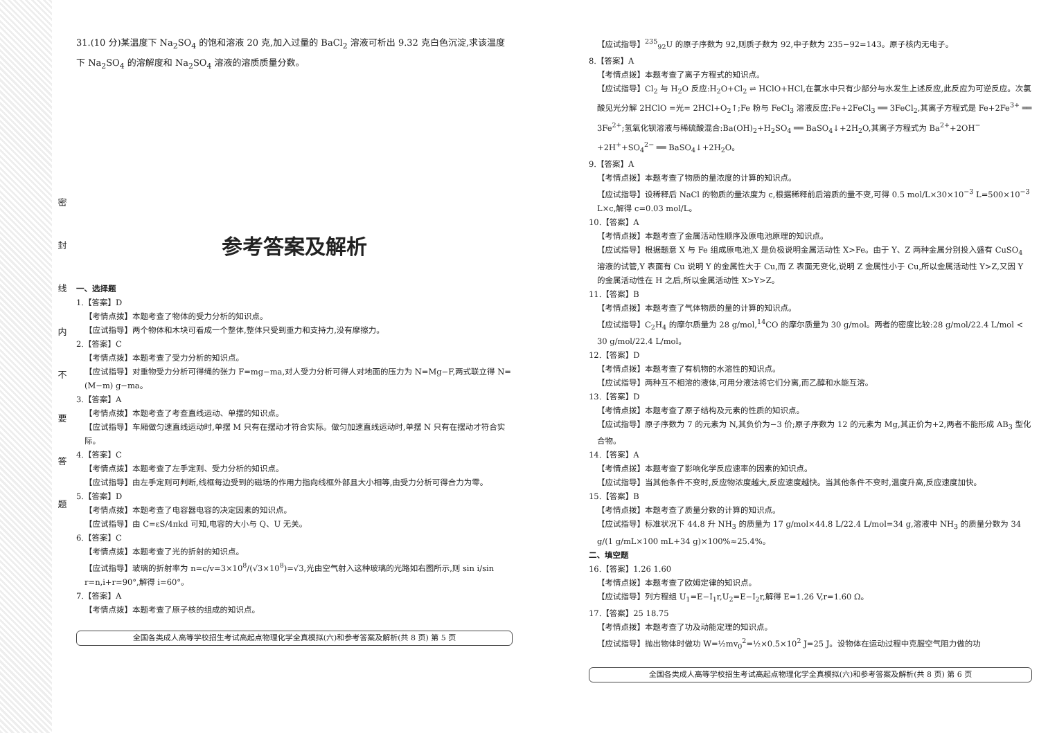密封线内不要答题
31.(10 分)某温度下 Na<sub>2</sub>SO<sub>4</sub> 的饱和溶液 20 克,加入过量的 BaCl<sub>2</sub> 溶液可析出 9.32 克白色沉淀,求该温度下 Na<sub>2</sub>SO<sub>4</sub> 的溶解度和 Na<sub>2</sub>SO<sub>4</sub> 溶液的溶质质量分数。
参考答案及解析
一、选择题
1.【答案】D
【考情点拨】本题考查了物体的受力分析的知识点。
【应试指导】两个物体和木块可看成一个整体,整体只受到重力和支持力,没有摩擦力。
2.【答案】C
【考情点拨】本题考查了受力分析的知识点。
【应试指导】对重物受力分析可得绳的张力 F=mg−ma,对人受力分析可得人对地面的压力为 N=Mg−F,两式联立得 N=(M−m) g−ma。
3.【答案】A
【考情点拨】本题考查了考查直线运动、单摆的知识点。
【应试指导】车厢做匀速直线运动时,单摆 M 只有在摆动才符合实际。做匀加速直线运动时,单摆 N 只有在摆动才符合实际。
4.【答案】C
【考情点拨】本题考查了左手定则、受力分析的知识点。
【应试指导】由左手定则可判断,线框每边受到的磁场的作用力指向线框外部且大小相等,由受力分析可得合力为零。
5.【答案】D
【考情点拨】本题考查了电容器电容的决定因素的知识点。
【应试指导】由 C=εS/4πkd 可知,电容的大小与 Q、U 无关。
6.【答案】C
【考情点拨】本题考查了光的折射的知识点。
【应试指导】玻璃的折射率为 n=c/v=3×10<sup>8</sup>/(√3×10<sup>8</sup>)=√3,光由空气射入这种玻璃的光路如右图所示,则 sin i/sin r=n,i+r=90°,解得 i=60°。
7.【答案】A
【考情点拨】本题考查了原子核的组成的知识点。
全国各类成人高等学校招生考试高起点物理化学全真模拟(六)和参考答案及解析(共 8 页) 第 5 页
【应试指导】<sup>235</sup><sub>92</sub>U 的原子序数为 92,则质子数为 92,中子数为 235−92=143。原子核内无电子。
8.【答案】A
【考情点拨】本题考查了离子方程式的知识点。
【应试指导】Cl<sub>2</sub> 与 H<sub>2</sub>O 反应:H<sub>2</sub>O+Cl<sub>2</sub> ⇌ HClO+HCl,在氯水中只有少部分与水发生上述反应,此反应为可逆反应。次氯酸见光分解 2HClO =光= 2HCl+O<sub>2</sub>↑;Fe 粉与 FeCl<sub>3</sub> 溶液反应:Fe+2FeCl<sub>3</sub> ══ 3FeCl<sub>2</sub>,其离子方程式是 Fe+2Fe<sup>3+</sup> ══ 3Fe<sup>2+</sup>;氢氧化钡溶液与稀硫酸混合:Ba(OH)<sub>2</sub>+H<sub>2</sub>SO<sub>4</sub> ══ BaSO<sub>4</sub>↓+2H<sub>2</sub>O,其离子方程式为 Ba<sup>2+</sup>+2OH<sup>−</sup>+2H<sup>+</sup>+SO<sub>4</sub><sup>2−</sup> ══ BaSO<sub>4</sub>↓+2H<sub>2</sub>O。
9.【答案】A
【考情点拨】本题考查了物质的量浓度的计算的知识点。
【应试指导】设稀释后 NaCl 的物质的量浓度为 c,根据稀释前后溶质的量不变,可得 0.5 mol/L×30×10<sup>−3</sup> L=500×10<sup>−3</sup> L×c,解得 c=0.03 mol/L。
10.【答案】A
【考情点拨】本题考查了金属活动性顺序及原电池原理的知识点。
【应试指导】根据题意 X 与 Fe 组成原电池,X 是负极说明金属活动性 X>Fe。由于 Y、Z 两种金属分别投入盛有 CuSO<sub>4</sub> 溶液的试管,Y 表面有 Cu 说明 Y 的金属性大于 Cu,而 Z 表面无变化,说明 Z 金属性小于 Cu,所以金属活动性 Y>Z,又因 Y 的金属活动性在 H 之后,所以金属活动性 X>Y>Z。
11.【答案】B
【考情点拨】本题考查了气体物质的量的计算的知识点。
【应试指导】C<sub>2</sub>H<sub>4</sub> 的摩尔质量为 28 g/mol,<sup>14</sup>CO 的摩尔质量为 30 g/mol。两者的密度比较:28 g/mol/22.4 L/mol < 30 g/mol/22.4 L/mol。
12.【答案】D
【考情点拨】本题考查了有机物的水溶性的知识点。
【应试指导】两种互不相溶的液体,可用分液法将它们分离,而乙醇和水能互溶。
13.【答案】D
【考情点拨】本题考查了原子结构及元素的性质的知识点。
【应试指导】原子序数为 7 的元素为 N,其负价为−3 价;原子序数为 12 的元素为 Mg,其正价为+2,两者不能形成 AB<sub>3</sub> 型化合物。
14.【答案】A
【考情点拨】本题考查了影响化学反应速率的因素的知识点。
【应试指导】当其他条件不变时,反应物浓度越大,反应速度越快。当其他条件不变时,温度升高,反应速度加快。
15.【答案】B
【考情点拨】本题考查了质量分数的计算的知识点。
【应试指导】标准状况下 44.8 升 NH<sub>3</sub> 的质量为 17 g/mol×44.8 L/22.4 L/mol=34 g,溶液中 NH<sub>3</sub> 的质量分数为 34 g/(1 g/mL×100 mL+34 g)×100%≈25.4%。
二、填空题
16.【答案】1.26 1.60
【考情点拨】本题考查了欧姆定律的知识点。
【应试指导】列方程组 U<sub>1</sub>=E−I<sub>1</sub>r,U<sub>2</sub>=E−I<sub>2</sub>r,解得 E=1.26 V,r=1.60 Ω。
17.【答案】25 18.75
【考情点拨】本题考查了功及动能定理的知识点。
【应试指导】抛出物体时做功 W=½mv<sub>0</sub><sup>2</sup>=½×0.5×10<sup>2</sup> J=25 J。设物体在运动过程中克服空气阻力做的功
全国各类成人高等学校招生考试高起点物理化学全真模拟(六)和参考答案及解析(共 8 页) 第 6 页